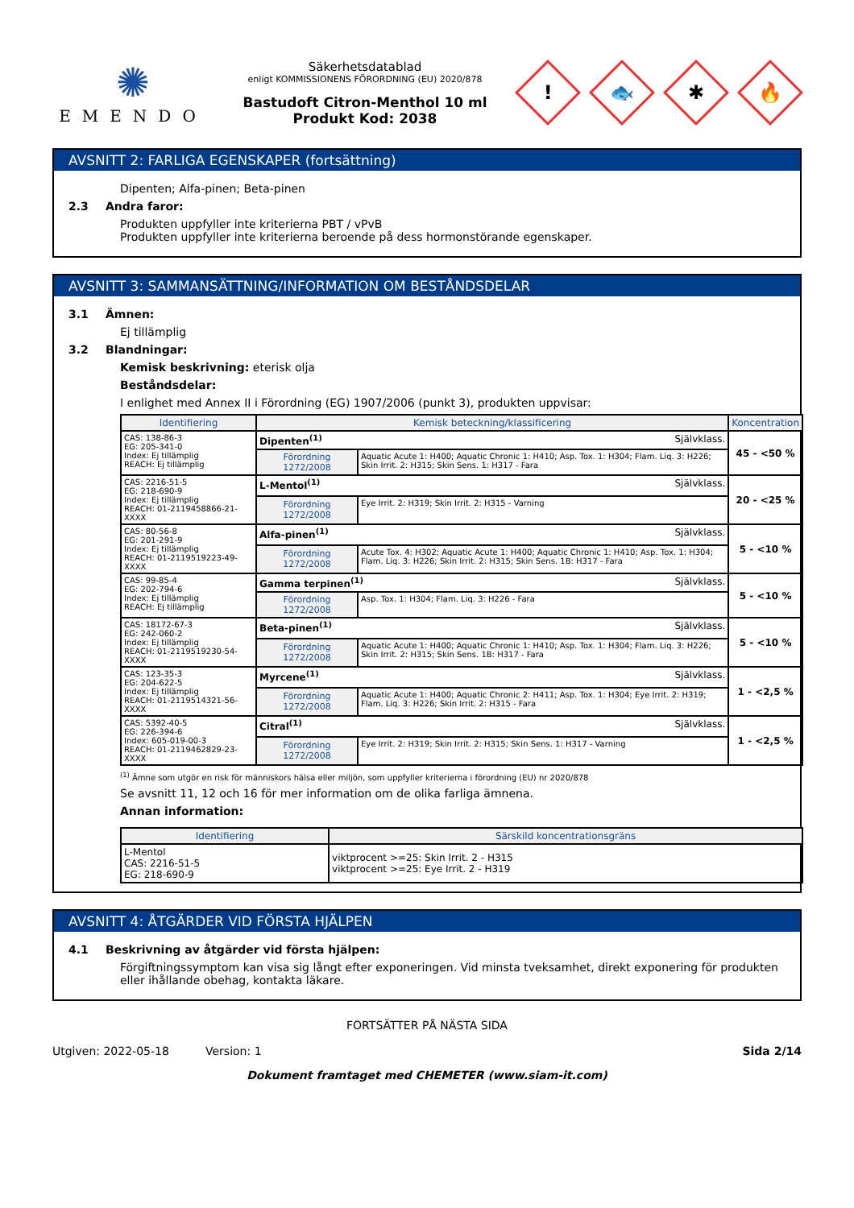✺
EMENDO
Säkerhetsdatablad
enligt KOMMISSIONENS FÖRORDNING (EU) 2020/878
Bastudoft Citron-Menthol 10 ml
Produkt Kod: 2038
!
🐟
✱
🔥
AVSNITT 2: FARLIGA EGENSKAPER (fortsättning)
Dipenten; Alfa-pinen; Beta-pinen
2.3 Andra faror:
Produkten uppfyller inte kriterierna PBT / vPvB
Produkten uppfyller inte kriterierna beroende på dess hormonstörande egenskaper.
AVSNITT 3: SAMMANSÄTTNING/INFORMATION OM BESTÅNDSDELAR
3.1 Ämnen:
Ej tillämplig
3.2 Blandningar:
Kemisk beskrivning: eterisk olja
Beståndsdelar:
I enlighet med Annex II i Förordning (EG) 1907/2006 (punkt 3), produkten uppvisar:
| Identifiering | Kemisk beteckning/klassificering | | Koncentration |
| --- | --- | --- | --- |
| CAS: 138-86-3 EG: 205-341-0 Index: Ej tillämplig REACH: Ej tillämplig | Dipenten<sup>(1)</sup> Självklass. | | 45 - <50 % |
| | Förordning 1272/2008 | Aquatic Acute 1: H400; Aquatic Chronic 1: H410; Asp. Tox. 1: H304; Flam. Liq. 3: H226; Skin Irrit. 2: H315; Skin Sens. 1: H317 - Fara | |
| CAS: 2216-51-5 EG: 218-690-9 Index: Ej tillämplig REACH: 01-2119458866-21-XXXX | L-Mentol<sup>(1)</sup> Självklass. | | 20 - <25 % |
| | Förordning 1272/2008 | Eye Irrit. 2: H319; Skin Irrit. 2: H315 - Varning | |
| CAS: 80-56-8 EG: 201-291-9 Index: Ej tillämplig REACH: 01-2119519223-49-XXXX | Alfa-pinen<sup>(1)</sup> Självklass. | | 5 - <10 % |
| | Förordning 1272/2008 | Acute Tox. 4: H302; Aquatic Acute 1: H400; Aquatic Chronic 1: H410; Asp. Tox. 1: H304; Flam. Liq. 3: H226; Skin Irrit. 2: H315; Skin Sens. 1B: H317 - Fara | |
| CAS: 99-85-4 EG: 202-794-6 Index: Ej tillämplig REACH: Ej tillämplig | Gamma terpinen<sup>(1)</sup> Självklass. | | 5 - <10 % |
| | Förordning 1272/2008 | Asp. Tox. 1: H304; Flam. Liq. 3: H226 - Fara | |
| CAS: 18172-67-3 EG: 242-060-2 Index: Ej tillämplig REACH: 01-2119519230-54-XXXX | Beta-pinen<sup>(1)</sup> Självklass. | | 5 - <10 % |
| | Förordning 1272/2008 | Aquatic Acute 1: H400; Aquatic Chronic 1: H410; Asp. Tox. 1: H304; Flam. Liq. 3: H226; Skin Irrit. 2: H315; Skin Sens. 1B: H317 - Fara | |
| CAS: 123-35-3 EG: 204-622-5 Index: Ej tillämplig REACH: 01-2119514321-56-XXXX | Myrcene<sup>(1)</sup> Självklass. | | 1 - <2,5 % |
| | Förordning 1272/2008 | Aquatic Acute 1: H400; Aquatic Chronic 2: H411; Asp. Tox. 1: H304; Eye Irrit. 2: H319; Flam. Liq. 3: H226; Skin Irrit. 2: H315 - Fara | |
| CAS: 5392-40-5 EG: 226-394-6 Index: 605-019-00-3 REACH: 01-2119462829-23-XXXX | Citral<sup>(1)</sup> Självklass. | | 1 - <2,5 % |
| | Förordning 1272/2008 | Eye Irrit. 2: H319; Skin Irrit. 2: H315; Skin Sens. 1: H317 - Varning | |
<sup>(1)</sup> Ämne som utgör en risk för människors hälsa eller miljön, som uppfyller kriterierna i förordning (EU) nr 2020/878
Se avsnitt 11, 12 och 16 för mer information om de olika farliga ämnena.
Annan information:
| Identifiering | Särskild koncentrationsgräns |
| --- | --- |
| L-Mentol CAS: 2216-51-5 EG: 218-690-9 | viktprocent >=25: Skin Irrit. 2 - H315 viktprocent >=25: Eye Irrit. 2 - H319 |
AVSNITT 4: ÅTGÄRDER VID FÖRSTA HJÄLPEN
4.1 Beskrivning av åtgärder vid första hjälpen:
Förgiftningssymptom kan visa sig långt efter exponeringen. Vid minsta tveksamhet, direkt exponering för produkten eller ihållande obehag, kontakta läkare.
FORTSÄTTER PÅ NÄSTA SIDA
Utgiven: 2022-05-18 Version: 1 Sida 2/14
Dokument framtaget med CHEMETER (www.siam-it.com)